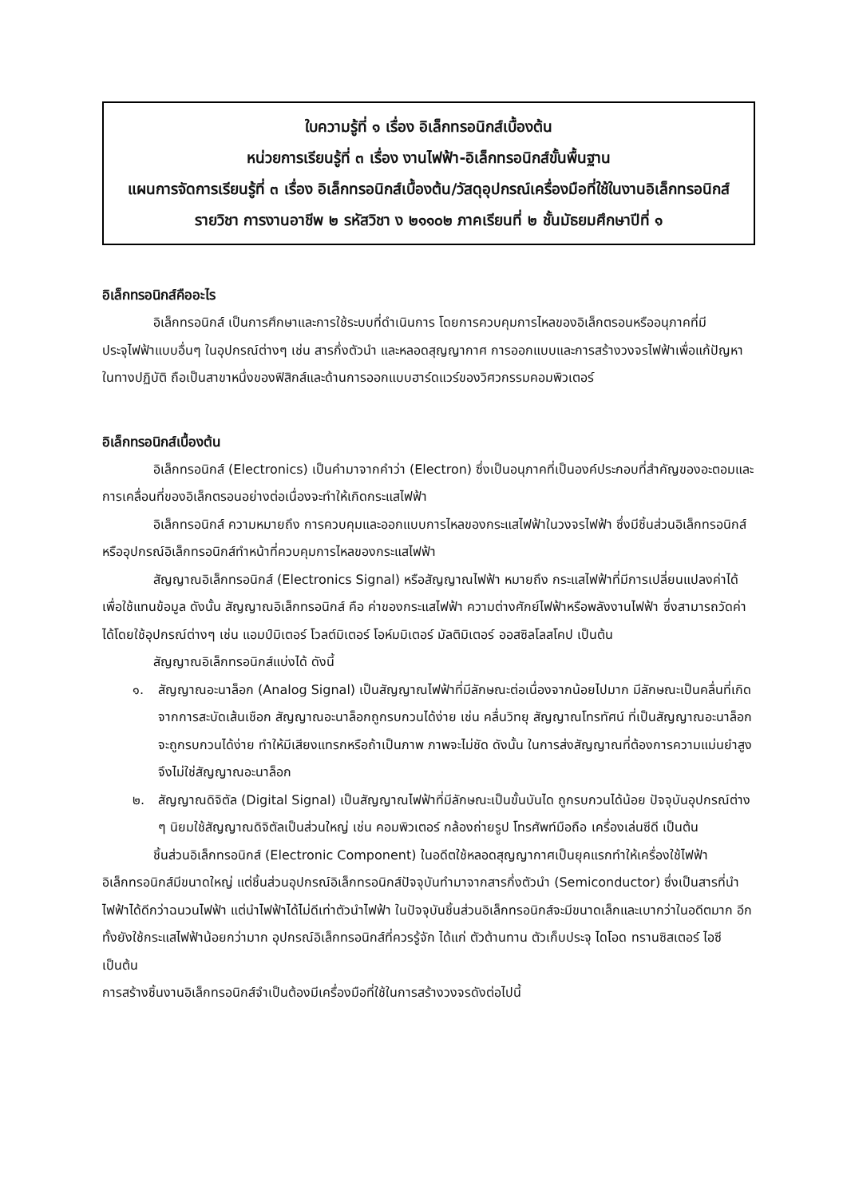ใบความรู้ที่ ๑ เรื่อง อิเล็กทรอนิกส์เบื้องต้น
หน่วยการเรียนรู้ที่ ๓ เรื่อง งานไฟฟ้า-อิเล็กทรอนิกส์ขั้นพื้นฐาน
แผนการจัดการเรียนรู้ที่ ๓ เรื่อง อิเล็กทรอนิกส์เบื้องต้น/วัสดุอุปกรณ์เครื่องมือที่ใช้ในงานอิเล็กทรอนิกส์
รายวิชา การงานอาชีพ ๒ รหัสวิชา ง ๒๑๑๐๒ ภาคเรียนที่ ๒ ชั้นมัธยมศึกษาปีที่ ๑
อิเล็กทรอนิกส์คืออะไร
อิเล็กทรอนิกส์ เป็นการศึกษาและการใช้ระบบที่ดำเนินการ โดยการควบคุมการไหลของอิเล็กตรอนหรืออนุภาคที่มีประจุไฟฟ้าแบบอื่นๆ ในอุปกรณ์ต่างๆ เช่น สารกึ่งตัวนำ และหลอดสุญญากาศ การออกแบบและการสร้างวงจรไฟฟ้าเพื่อแก้ปัญหาในทางปฏิบัติ ถือเป็นสาขาหนึ่งของฟิสิกส์และด้านการออกแบบฮาร์ดแวร์ของวิศวกรรมคอมพิวเตอร์
อิเล็กทรอนิกส์เบื้องต้น
อิเล็กทรอนิกส์ (Electronics) เป็นคำมาจากคำว่า (Electron) ซึ่งเป็นอนุภาคที่เป็นองค์ประกอบที่สำคัญของอะตอมและการเคลื่อนที่ของอิเล็กตรอนอย่างต่อเนื่องจะทำให้เกิดกระแสไฟฟ้า
อิเล็กทรอนิกส์ ความหมายถึง การควบคุมและออกแบบการไหลของกระแสไฟฟ้าในวงจรไฟฟ้า ซึ่งมีชิ้นส่วนอิเล็กทรอนิกส์หรืออุปกรณ์อิเล็กทรอนิกส์ทำหน้าที่ควบคุมการไหลของกระแสไฟฟ้า
สัญญาณอิเล็กทรอนิกส์ (Electronics Signal) หรือสัญญาณไฟฟ้า หมายถึง กระแสไฟฟ้าที่มีการเปลี่ยนแปลงค่าได้เพื่อใช้แทนข้อมูล ดังนั้น สัญญาณอิเล็กทรอนิกส์ คือ ค่าของกระแสไฟฟ้า ความต่างศักย์ไฟฟ้าหรือพลังงานไฟฟ้า ซึ่งสามารถวัดค่าได้โดยใช้อุปกรณ์ต่างๆ เช่น แอมป์มิเตอร์ โวลต์มิเตอร์ โอห์มมิเตอร์ มัลติมิเตอร์ ออสซิลโลสโคป เป็นต้น
สัญญาณอิเล็กทรอนิกส์แบ่งได้ ดังนี้
๑. สัญญาณอะนาล็อก (Analog Signal) เป็นสัญญาณไฟฟ้าที่มีลักษณะต่อเนื่องจากน้อยไปมาก มีลักษณะเป็นคลื่นที่เกิดจากการสะบัดเส้นเชือก สัญญาณอะนาล็อกถูกรบกวนได้ง่าย เช่น คลื่นวิทยุ สัญญาณโทรทัศน์ ที่เป็นสัญญาณอะนาล็อกจะถูกรบกวนได้ง่าย ทำให้มีเสียงแทรกหรือถ้าเป็นภาพ ภาพจะไม่ชัด ดังนั้น ในการส่งสัญญาณที่ต้องการความแม่นยำสูง จึงไม่ใช่สัญญาณอะนาล็อก
๒. สัญญาณดิจิตัล (Digital Signal) เป็นสัญญาณไฟฟ้าที่มีลักษณะเป็นขั้นบันได ถูกรบกวนได้น้อย ปัจจุบันอุปกรณ์ต่าง ๆ นิยมใช้สัญญาณดิจิตัลเป็นส่วนใหญ่ เช่น คอมพิวเตอร์ กล้องถ่ายรูป โทรศัพท์มือถือ เครื่องเล่นซีดี เป็นต้น
ชิ้นส่วนอิเล็กทรอนิกส์ (Electronic Component) ในอดีตใช้หลอดสุญญากาศเป็นยุคแรกทำให้เครื่องใช้ไฟฟ้าอิเล็กทรอนิกส์มีขนาดใหญ่ แต่ชิ้นส่วนอุปกรณ์อิเล็กทรอนิกส์ปัจจุบันทำมาจากสารกึ่งตัวนำ (Semiconductor) ซึ่งเป็นสารที่นำไฟฟ้าได้ดีกว่าฉนวนไฟฟ้า แต่นำไฟฟ้าได้ไม่ดีเท่าตัวนำไฟฟ้า ในปัจจุบันชิ้นส่วนอิเล็กทรอนิกส์จะมีขนาดเล็กและเบากว่าในอดีตมาก อีกทั้งยังใช้กระแสไฟฟ้าน้อยกว่ามาก อุปกรณ์อิเล็กทรอนิกส์ที่ควรรู้จัก ได้แก่ ตัวต้านทาน ตัวเก็บประจุ ไดโอด ทรานซิสเตอร์ ไอซี เป็นต้น
การสร้างชิ้นงานอิเล็กทรอนิกส์จำเป็นต้องมีเครื่องมือที่ใช้ในการสร้างวงจรดังต่อไปนี้